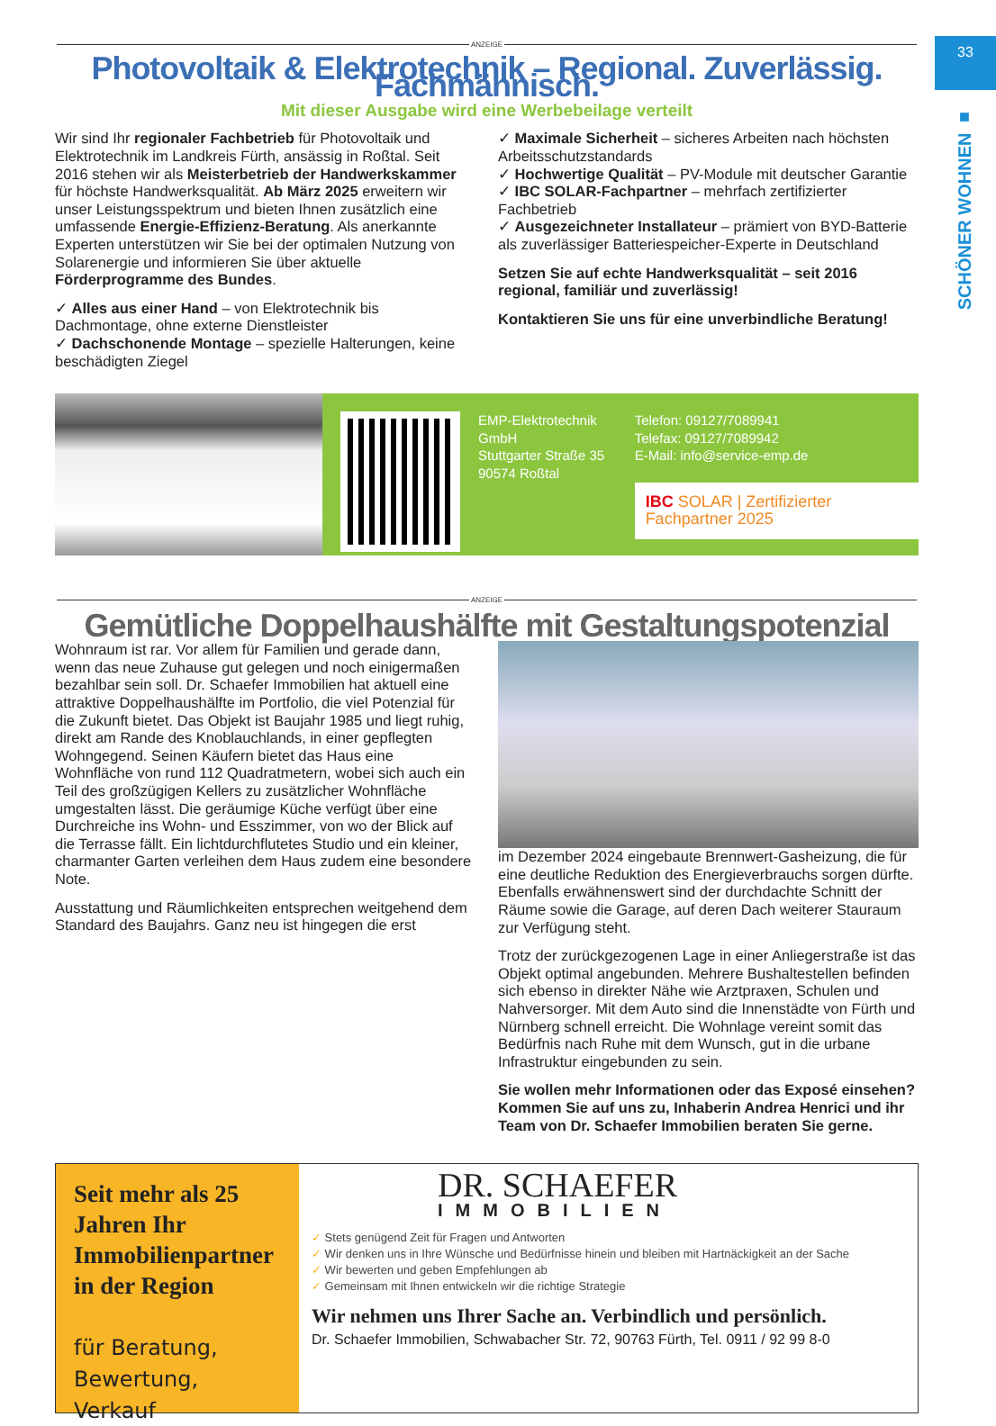33
SCHÖNER WOHNEN ■
ANZEIGE
Photovoltaik & Elektrotechnik – Regional. Zuverlässig. Fachmännisch.
Mit dieser Ausgabe wird eine Werbebeilage verteilt
Wir sind Ihr regionaler Fachbetrieb für Photovoltaik und Elektrotechnik im Landkreis Fürth, ansässig in Roßtal. Seit 2016 stehen wir als Meisterbetrieb der Handwerkskammer für höchste Handwerksqualität. Ab März 2025 erweitern wir unser Leistungsspektrum und bieten Ihnen zusätzlich eine umfassende Energie-Effizienz-Beratung. Als anerkannte Experten unterstützen wir Sie bei der optimalen Nutzung von Solarenergie und informieren Sie über aktuelle Förderprogramme des Bundes.
✓ Alles aus einer Hand – von Elektrotechnik bis Dachmontage, ohne externe Dienstleister
✓ Dachschonende Montage – spezielle Halterungen, keine beschädigten Ziegel
✓ Maximale Sicherheit – sicheres Arbeiten nach höchsten Arbeitsschutzstandards
✓ Hochwertige Qualität – PV-Module mit deutscher Garantie
✓ IBC SOLAR-Fachpartner – mehrfach zertifizierter Fachbetrieb
✓ Ausgezeichneter Installateur – prämiert von BYD-Batterie als zuverlässiger Batteriespeicher-Experte in Deutschland
Setzen Sie auf echte Handwerksqualität – seit 2016 regional, familiär und zuverlässig!
Kontaktieren Sie uns für eine unverbindliche Beratung!
EMP-Elektrotechnik GmbH
Stuttgarter Straße 35
90574 Roßtal
Telefon: 09127/7089941
Telefax: 09127/7089942
E-Mail: info@service-emp.de
IBC SOLAR | Zertifizierter Fachpartner 2025
ANZEIGE
Gemütliche Doppelhaushälfte mit Gestaltungspotenzial
Wohnraum ist rar. Vor allem für Familien und gerade dann, wenn das neue Zuhause gut gelegen und noch einigermaßen bezahlbar sein soll. Dr. Schaefer Immobilien hat aktuell eine attraktive Doppelhaushälfte im Portfolio, die viel Potenzial für die Zukunft bietet. Das Objekt ist Baujahr 1985 und liegt ruhig, direkt am Rande des Knoblauchlands, in einer gepflegten Wohngegend. Seinen Käufern bietet das Haus eine Wohnfläche von rund 112 Quadratmetern, wobei sich auch ein Teil des großzügigen Kellers zu zusätzlicher Wohnfläche umgestalten lässt. Die geräumige Küche verfügt über eine Durchreiche ins Wohn- und Esszimmer, von wo der Blick auf die Terrasse fällt. Ein lichtdurchflutetes Studio und ein kleiner, charmanter Garten verleihen dem Haus zudem eine besondere Note.
Ausstattung und Räumlichkeiten entsprechen weitgehend dem Standard des Baujahrs. Ganz neu ist hingegen die erst
im Dezember 2024 eingebaute Brennwert-Gasheizung, die für eine deutliche Reduktion des Energieverbrauchs sorgen dürfte. Ebenfalls erwähnenswert sind der durchdachte Schnitt der Räume sowie die Garage, auf deren Dach weiterer Stauraum zur Verfügung steht.
Trotz der zurückgezogenen Lage in einer Anliegerstraße ist das Objekt optimal angebunden. Mehrere Bushaltestellen befinden sich ebenso in direkter Nähe wie Arztpraxen, Schulen und Nahversorger. Mit dem Auto sind die Innenstädte von Fürth und Nürnberg schnell erreicht. Die Wohnlage vereint somit das Bedürfnis nach Ruhe mit dem Wunsch, gut in die urbane Infrastruktur eingebunden zu sein.
Sie wollen mehr Informationen oder das Exposé einsehen? Kommen Sie auf uns zu, Inhaberin Andrea Henrici und ihr Team von Dr. Schaefer Immobilien beraten Sie gerne.
Seit mehr als 25 Jahren Ihr Immobilienpartner in der Region
für Beratung, Bewertung, Verkauf
DR. SCHAEFER
IMMOBILIEN
✓ Stets genügend Zeit für Fragen und Antworten
✓ Wir denken uns in Ihre Wünsche und Bedürfnisse hinein und bleiben mit Hartnäckigkeit an der Sache
✓ Wir bewerten und geben Empfehlungen ab
✓ Gemeinsam mit Ihnen entwickeln wir die richtige Strategie
Wir nehmen uns Ihrer Sache an. Verbindlich und persönlich.
Dr. Schaefer Immobilien, Schwabacher Str. 72, 90763 Fürth, Tel. 0911 / 92 99 8-0